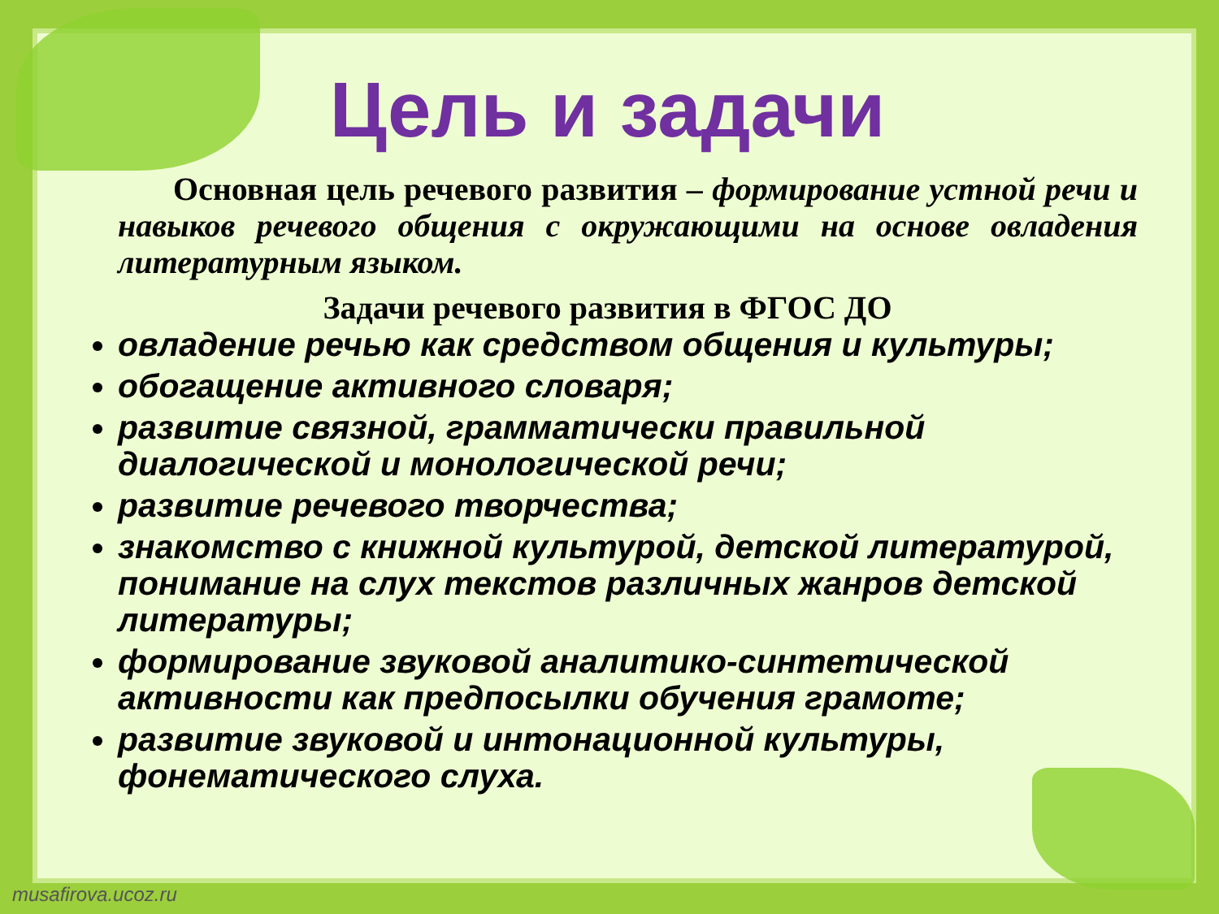Цель и задачи
Основная цель речевого развития – формирование устной речи и навыков речевого общения с окружающими на основе овладения литературным языком.
Задачи речевого развития в ФГОС ДО
овладение речью как средством общения и культуры;
обогащение активного словаря;
развитие связной, грамматически правильной диалогической и монологической речи;
развитие речевого творчества;
знакомство с книжной культурой, детской литературой, понимание на слух текстов различных жанров детской литературы;
формирование звуковой аналитико-синтетической активности как предпосылки обучения грамоте;
развитие звуковой и интонационной культуры, фонематического слуха.
musafirova.ucoz.ru